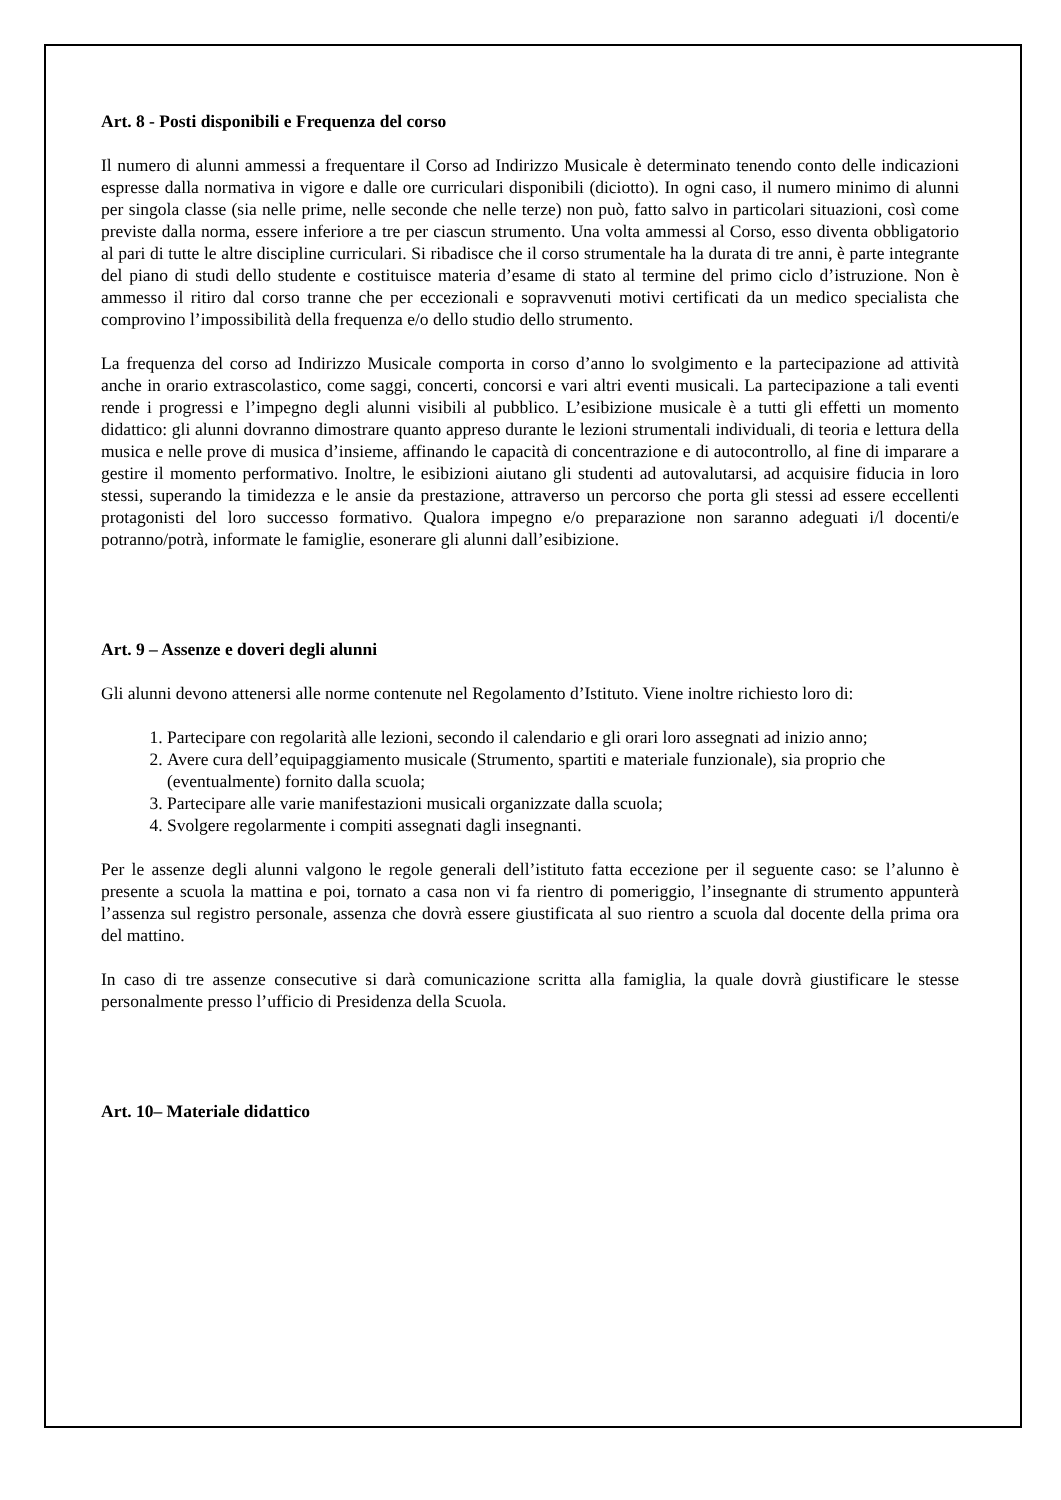Art. 8 - Posti disponibili e Frequenza del corso
Il numero di alunni ammessi a frequentare il Corso ad Indirizzo Musicale è determinato tenendo conto delle indicazioni espresse dalla normativa in vigore e dalle ore curriculari disponibili (diciotto). In ogni caso, il numero minimo di alunni per singola classe (sia nelle prime, nelle seconde che nelle terze) non può, fatto salvo in particolari situazioni, così come previste dalla norma, essere inferiore a tre per ciascun strumento. Una volta ammessi al Corso, esso diventa obbligatorio al pari di tutte le altre discipline curriculari. Si ribadisce che il corso strumentale ha la durata di tre anni, è parte integrante del piano di studi dello studente e costituisce materia d’esame di stato al termine del primo ciclo d’istruzione. Non è ammesso il ritiro dal corso tranne che per eccezionali e sopravvenuti motivi certificati da un medico specialista che comprovino l’impossibilità della frequenza e/o dello studio dello strumento.
La frequenza del corso ad Indirizzo Musicale comporta in corso d’anno lo svolgimento e la partecipazione ad attività anche in orario extrascolastico, come saggi, concerti, concorsi e vari altri eventi musicali. La partecipazione a tali eventi rende i progressi e l’impegno degli alunni visibili al pubblico. L’esibizione musicale è a tutti gli effetti un momento didattico: gli alunni dovranno dimostrare quanto appreso durante le lezioni strumentali individuali, di teoria e lettura della musica e nelle prove di musica d’insieme, affinando le capacità di concentrazione e di autocontrollo, al fine di imparare a gestire il momento performativo. Inoltre, le esibizioni aiutano gli studenti ad autovalutarsi, ad acquisire fiducia in loro stessi, superando la timidezza e le ansie da prestazione, attraverso un percorso che porta gli stessi ad essere eccellenti protagonisti del loro successo formativo. Qualora impegno e/o preparazione non saranno adeguati i/l docenti/e potranno/potrà, informate le famiglie, esonerare gli alunni dall’esibizione.
Art. 9 – Assenze e doveri degli alunni
Gli alunni devono attenersi alle norme contenute nel Regolamento d’Istituto. Viene inoltre richiesto loro di:
1. Partecipare con regolarità alle lezioni, secondo il calendario e gli orari loro assegnati ad inizio anno;
2. Avere cura dell’equipaggiamento musicale (Strumento, spartiti e materiale funzionale), sia proprio che (eventualmente) fornito dalla scuola;
3. Partecipare alle varie manifestazioni musicali organizzate dalla scuola;
4. Svolgere regolarmente i compiti assegnati dagli insegnanti.
Per le assenze degli alunni valgono le regole generali dell’istituto fatta eccezione per il seguente caso: se l’alunno è presente a scuola la mattina e poi, tornato a casa non vi fa rientro di pomeriggio, l’insegnante di strumento appunterà l’assenza sul registro personale, assenza che dovrà essere giustificata al suo rientro a scuola dal docente della prima ora del mattino.
In caso di tre assenze consecutive si darà comunicazione scritta alla famiglia, la quale dovrà giustificare le stesse personalmente presso l’ufficio di Presidenza della Scuola.
Art. 10– Materiale didattico